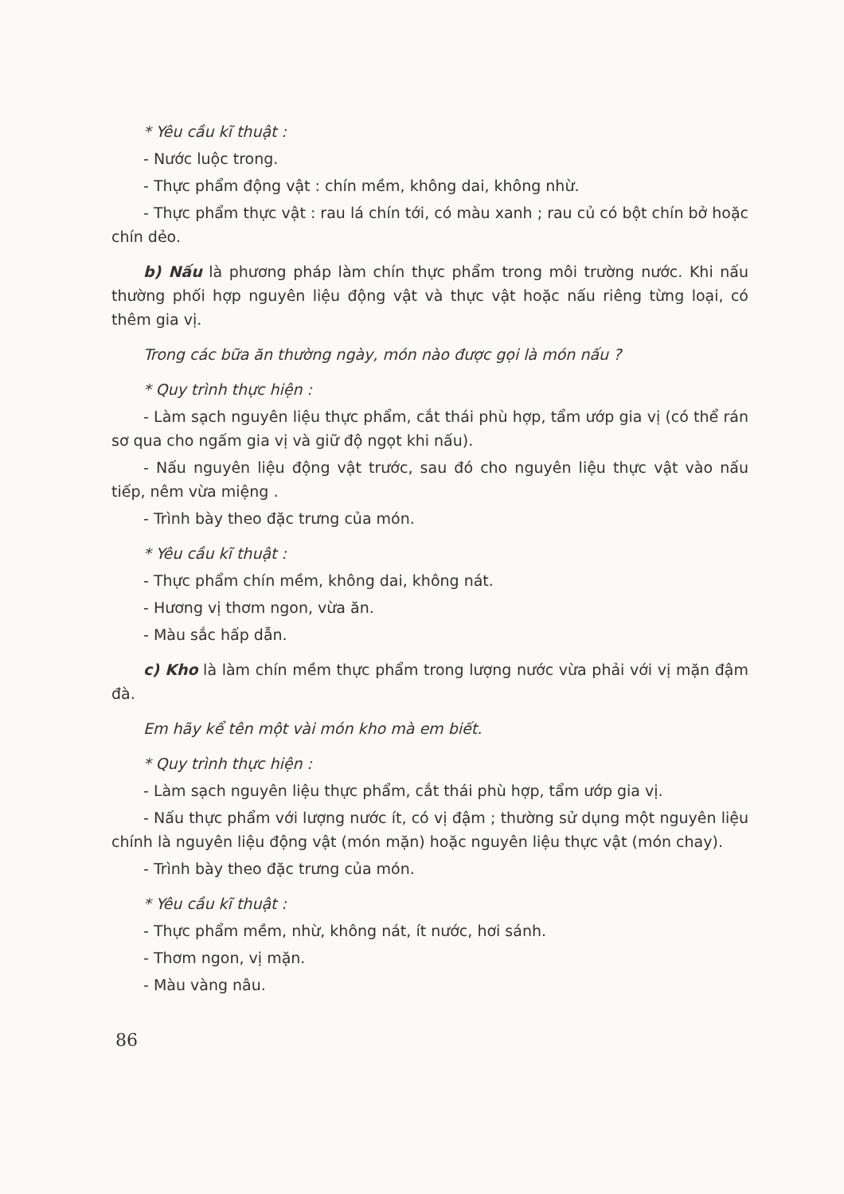* Yêu cầu kĩ thuật :
- Nước luộc trong.
- Thực phẩm động vật : chín mềm, không dai, không nhừ.
- Thực phẩm thực vật : rau lá chín tới, có màu xanh ; rau củ có bột chín bở hoặc chín dẻo.
b) Nấu là phương pháp làm chín thực phẩm trong môi trường nước. Khi nấu thường phối hợp nguyên liệu động vật và thực vật hoặc nấu riêng từng loại, có thêm gia vị.
Trong các bữa ăn thường ngày, món nào được gọi là món nấu ?
* Quy trình thực hiện :
- Làm sạch nguyên liệu thực phẩm, cắt thái phù hợp, tẩm ướp gia vị (có thể rán sơ qua cho ngấm gia vị và giữ độ ngọt khi nấu).
- Nấu nguyên liệu động vật trước, sau đó cho nguyên liệu thực vật vào nấu tiếp, nêm vừa miệng .
- Trình bày theo đặc trưng của món.
* Yêu cầu kĩ thuật :
- Thực phẩm chín mềm, không dai, không nát.
- Hương vị thơm ngon, vừa ăn.
- Màu sắc hấp dẫn.
c) Kho là làm chín mềm thực phẩm trong lượng nước vừa phải với vị mặn đậm đà.
Em hãy kể tên một vài món kho mà em biết.
* Quy trình thực hiện :
- Làm sạch nguyên liệu thực phẩm, cắt thái phù hợp, tẩm ướp gia vị.
- Nấu thực phẩm với lượng nước ít, có vị đậm ; thường sử dụng một nguyên liệu chính là nguyên liệu động vật (món mặn) hoặc nguyên liệu thực vật (món chay).
- Trình bày theo đặc trưng của món.
* Yêu cầu kĩ thuật :
- Thực phẩm mềm, nhừ, không nát, ít nước, hơi sánh.
- Thơm ngon, vị mặn.
- Màu vàng nâu.
86